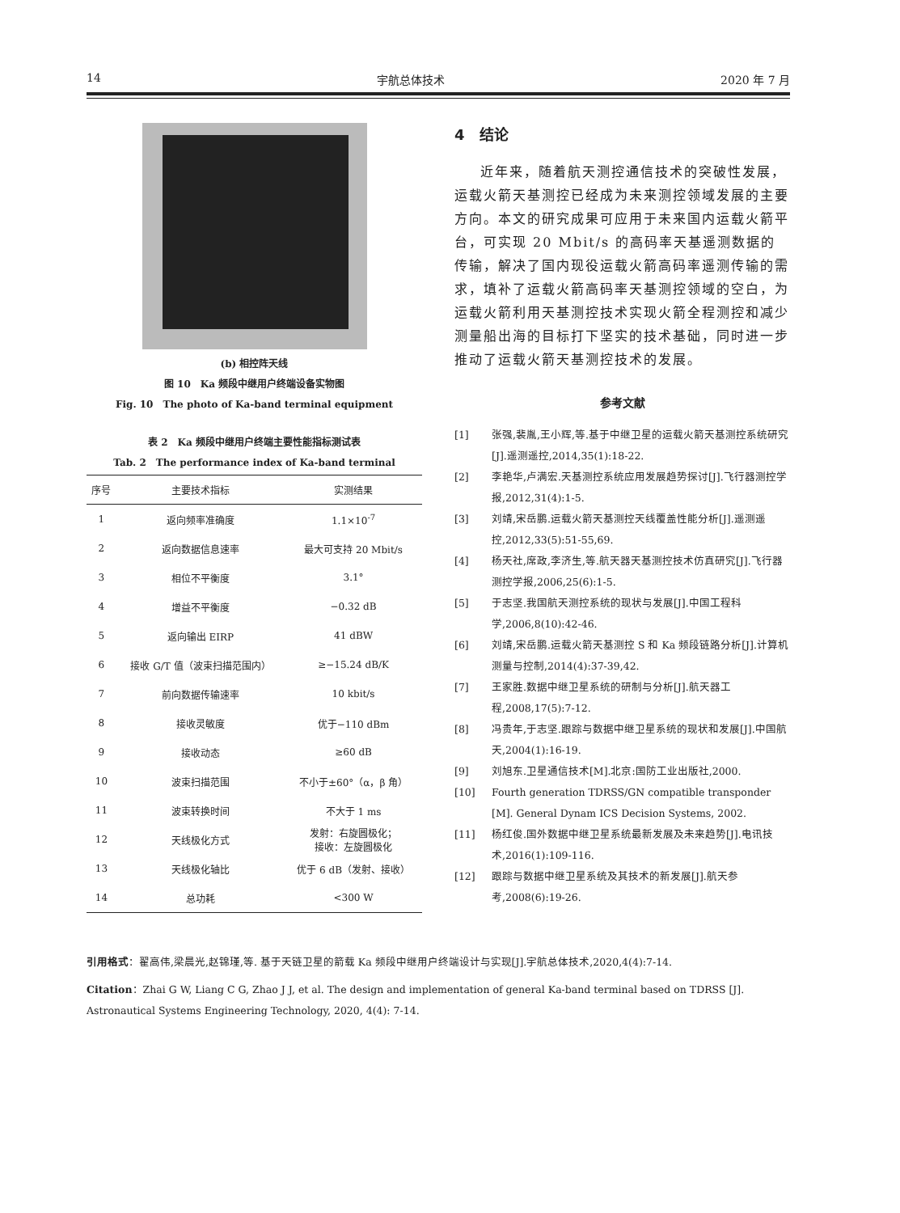14 宇航总体技术 2020 年 7 月
(b) 相控阵天线
图 10　Ka 频段中继用户终端设备实物图
Fig. 10　The photo of Ka-band terminal equipment
表 2　Ka 频段中继用户终端主要性能指标测试表
Tab. 2　The performance index of Ka-band terminal
| 序号 | 主要技术指标 | 实测结果 |
| --- | --- | --- |
| 1 | 返向频率准确度 | 1.1×10<sup>-7</sup> |
| 2 | 返向数据信息速率 | 最大可支持 20 Mbit/s |
| 3 | 相位不平衡度 | 3.1° |
| 4 | 增益不平衡度 | −0.32 dB |
| 5 | 返向输出 EIRP | 41 dBW |
| 6 | 接收 G/T 值（波束扫描范围内） | ≥−15.24 dB/K |
| 7 | 前向数据传输速率 | 10 kbit/s |
| 8 | 接收灵敏度 | 优于−110 dBm |
| 9 | 接收动态 | ≥60 dB |
| 10 | 波束扫描范围 | 不小于±60°（α，β 角） |
| 11 | 波束转换时间 | 不大于 1 ms |
| 12 | 天线极化方式 | 发射：右旋圆极化； 接收：左旋圆极化 |
| 13 | 天线极化轴比 | 优于 6 dB（发射、接收） |
| 14 | 总功耗 | <300 W |
4　结论
近年来，随着航天测控通信技术的突破性发展，运载火箭天基测控已经成为未来测控领域发展的主要方向。本文的研究成果可应用于未来国内运载火箭平台，可实现 20 Mbit/s 的高码率天基遥测数据的传输，解决了国内现役运载火箭高码率遥测传输的需求，填补了运载火箭高码率天基测控领域的空白，为运载火箭利用天基测控技术实现火箭全程测控和减少测量船出海的目标打下坚实的技术基础，同时进一步推动了运载火箭天基测控技术的发展。
参考文献
[1] 张强,裴胤,王小辉,等.基于中继卫星的运载火箭天基测控系统研究[J].遥测遥控,2014,35(1):18-22.
[2] 李艳华,卢满宏.天基测控系统应用发展趋势探讨[J].飞行器测控学报,2012,31(4):1-5.
[3] 刘靖,宋岳鹏.运载火箭天基测控天线覆盖性能分析[J].遥测遥控,2012,33(5):51-55,69.
[4] 杨天社,席政,李济生,等.航天器天基测控技术仿真研究[J].飞行器测控学报,2006,25(6):1-5.
[5] 于志坚.我国航天测控系统的现状与发展[J].中国工程科学,2006,8(10):42-46.
[6] 刘靖,宋岳鹏.运载火箭天基测控 S 和 Ka 频段链路分析[J].计算机测量与控制,2014(4):37-39,42.
[7] 王家胜.数据中继卫星系统的研制与分析[J].航天器工程,2008,17(5):7-12.
[8] 冯贵年,于志坚.跟踪与数据中继卫星系统的现状和发展[J].中国航天,2004(1):16-19.
[9] 刘旭东.卫星通信技术[M].北京:国防工业出版社,2000.
[10] Fourth generation TDRSS/GN compatible transponder [M]. General Dynam ICS Decision Systems, 2002.
[11] 杨红俊.国外数据中继卫星系统最新发展及未来趋势[J].电讯技术,2016(1):109-116.
[12] 跟踪与数据中继卫星系统及其技术的新发展[J].航天参考,2008(6):19-26.
引用格式：翟高伟,梁晨光,赵锦瑾,等. 基于天链卫星的箭载 Ka 频段中继用户终端设计与实现[J].宇航总体技术,2020,4(4):7-14.
Citation：Zhai G W, Liang C G, Zhao J J, et al. The design and implementation of general Ka-band terminal based on TDRSS [J]. Astronautical Systems Engineering Technology, 2020, 4(4): 7-14.